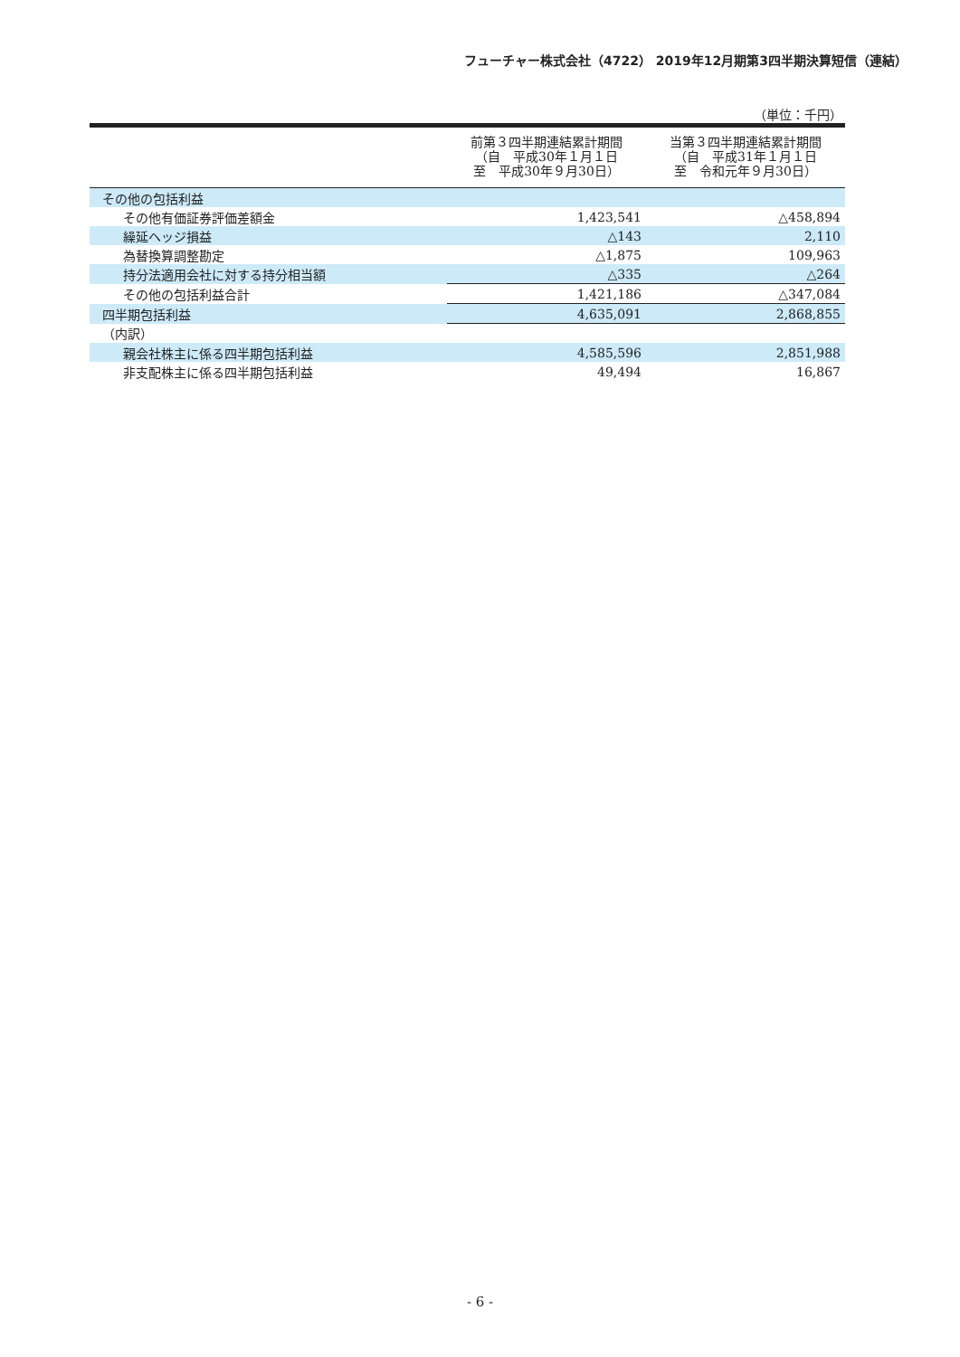フューチャー株式会社（4722） 2019年12月期第3四半期決算短信（連結）
（単位：千円）
| | 前第３四半期連結累計期間 （自 平成30年１月１日 至 平成30年９月30日） | 当第３四半期連結累計期間 （自 平成31年１月１日 至 令和元年９月30日） |
| --- | --- | --- |
| その他の包括利益 | | |
| その他有価証券評価差額金 | 1,423,541 | △458,894 |
| 繰延ヘッジ損益 | △143 | 2,110 |
| 為替換算調整勘定 | △1,875 | 109,963 |
| 持分法適用会社に対する持分相当額 | △335 | △264 |
| その他の包括利益合計 | 1,421,186 | △347,084 |
| 四半期包括利益 | 4,635,091 | 2,868,855 |
| （内訳） | | |
| 親会社株主に係る四半期包括利益 | 4,585,596 | 2,851,988 |
| 非支配株主に係る四半期包括利益 | 49,494 | 16,867 |
- 6 -